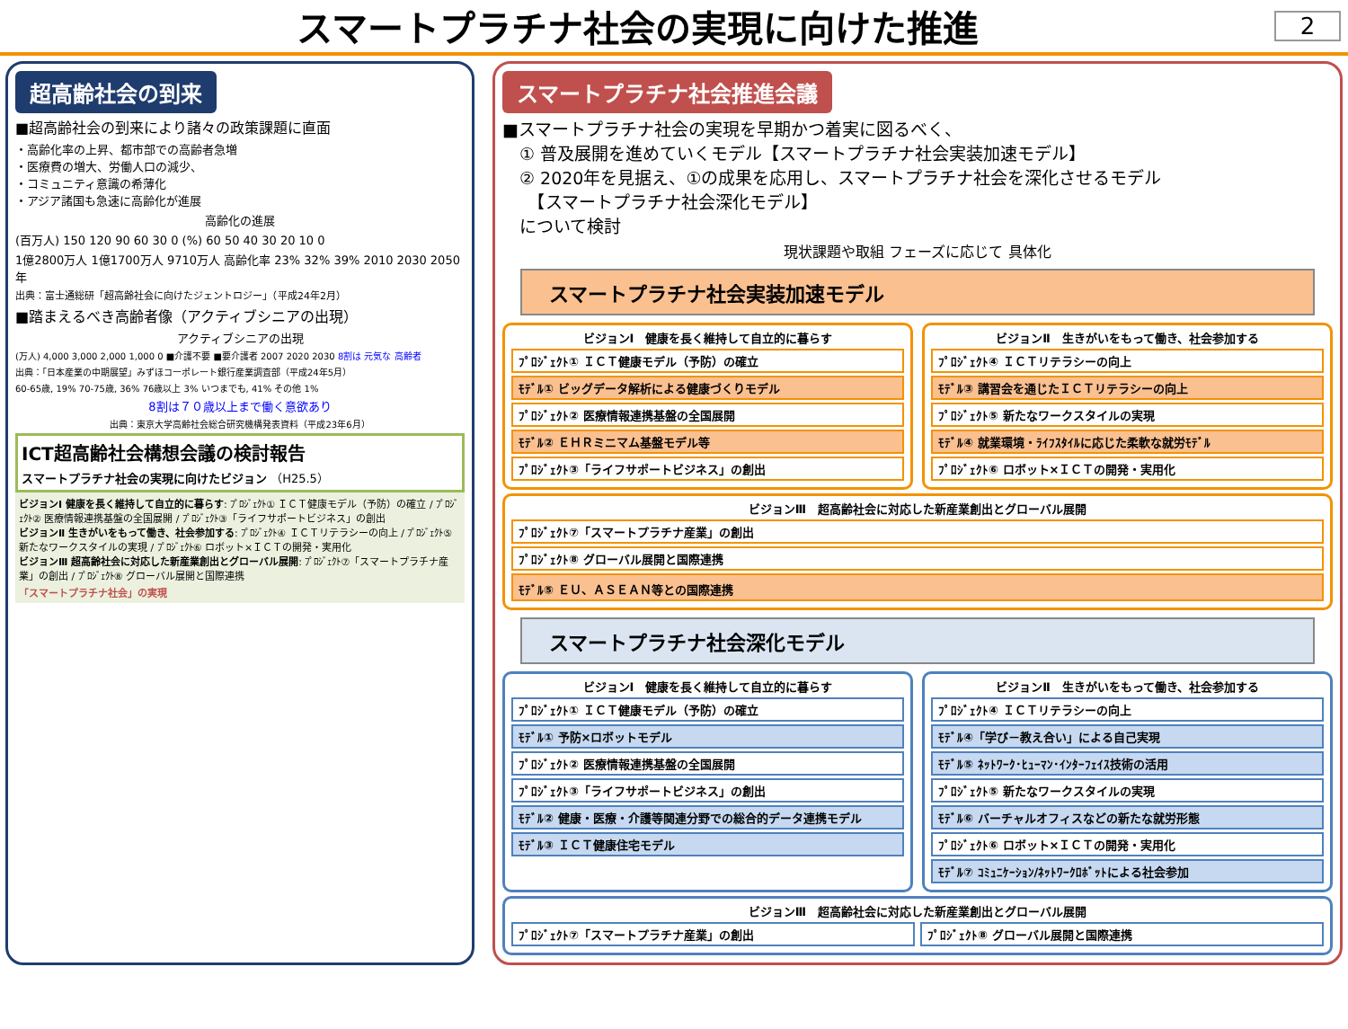スマートプラチナ社会の実現に向けた推進
2
超高齢社会の到来
■超高齢社会の到来により諸々の政策課題に直面
・高齢化率の上昇、都市部での高齢者急増
・医療費の増大、労働人口の減少、
・コミュニティ意識の希薄化
・アジア諸国も急速に高齢化が進展
高齢化の進展
(百万人) 150 120 90 60 30 0 (%) 60 50 40 30 20 10 0
1億2800万人 1億1700万人 9710万人 高齢化率 23% 32% 39% 2010 2030 2050年
出典：富士通総研「超高齢社会に向けたジェントロジー」（平成24年2月）
■踏まえるべき高齢者像（アクティブシニアの出現）
アクティブシニアの出現
(万人) 4,000 3,000 2,000 1,000 0 ■介護不要 ■要介護者 2007 2020 2030 8割は 元気な 高齢者
出典：「日本産業の中期展望」みずほコーポレート銀行産業調査部（平成24年5月）
60-65歳, 19% 70-75歳, 36% 76歳以上 3% いつまでも, 41% その他 1%
8割は７０歳以上まで働く意欲あり
出典：東京大学高齢社会総合研究機構発表資料（平成23年6月）
ICT超高齢社会構想会議の検討報告
スマートプラチナ社会の実現に向けたビジョン （H25.5）
ビジョンⅠ 健康を長く維持して自立的に暮らす: ﾌﾟﾛｼﾞｪｸﾄ① ＩＣＴ健康モデル（予防）の確立 / ﾌﾟﾛｼﾞｪｸﾄ② 医療情報連携基盤の全国展開 / ﾌﾟﾛｼﾞｪｸﾄ③「ライフサポートビジネス」の創出
ビジョンⅡ 生きがいをもって働き、社会参加する: ﾌﾟﾛｼﾞｪｸﾄ④ ＩＣＴリテラシーの向上 / ﾌﾟﾛｼﾞｪｸﾄ⑤ 新たなワークスタイルの実現 / ﾌﾟﾛｼﾞｪｸﾄ⑥ ロボット×ＩＣＴの開発・実用化
ビジョンⅢ 超高齢社会に対応した新産業創出とグローバル展開: ﾌﾟﾛｼﾞｪｸﾄ⑦「スマートプラチナ産業」の創出 / ﾌﾟﾛｼﾞｪｸﾄ⑧ グローバル展開と国際連携
「スマートプラチナ社会」の実現
スマートプラチナ社会推進会議
■スマートプラチナ社会の実現を早期かつ着実に図るべく、
　① 普及展開を進めていくモデル【スマートプラチナ社会実装加速モデル】
　② 2020年を見据え、①の成果を応用し、スマートプラチナ社会を深化させるモデル
　　【スマートプラチナ社会深化モデル】
　について検討
現状課題や取組 フェーズに応じて 具体化
スマートプラチナ社会実装加速モデル
ビジョンⅠ　健康を長く維持して自立的に暮らす
ﾌﾟﾛｼﾞｪｸﾄ① ＩＣＴ健康モデル（予防）の確立
ﾓﾃﾞﾙ① ビッグデータ解析による健康づくりモデル
ﾌﾟﾛｼﾞｪｸﾄ② 医療情報連携基盤の全国展開
ﾓﾃﾞﾙ② ＥＨＲミニマム基盤モデル等
ﾌﾟﾛｼﾞｪｸﾄ③「ライフサポートビジネス」の創出
ビジョンⅡ　生きがいをもって働き、社会参加する
ﾌﾟﾛｼﾞｪｸﾄ④ ＩＣＴリテラシーの向上
ﾓﾃﾞﾙ③ 講習会を通じたＩＣＴリテラシーの向上
ﾌﾟﾛｼﾞｪｸﾄ⑤ 新たなワークスタイルの実現
ﾓﾃﾞﾙ④ 就業環境・ﾗｲﾌｽﾀｲﾙに応じた柔軟な就労ﾓﾃﾞﾙ
ﾌﾟﾛｼﾞｪｸﾄ⑥ ロボット×ＩＣＴの開発・実用化
ビジョンⅢ　超高齢社会に対応した新産業創出とグローバル展開
ﾌﾟﾛｼﾞｪｸﾄ⑦「スマートプラチナ産業」の創出
ﾌﾟﾛｼﾞｪｸﾄ⑧ グローバル展開と国際連携
ﾓﾃﾞﾙ⑤ ＥＵ、ＡＳＥＡＮ等との国際連携
スマートプラチナ社会深化モデル
ビジョンⅠ　健康を長く維持して自立的に暮らす
ﾌﾟﾛｼﾞｪｸﾄ① ＩＣＴ健康モデル（予防）の確立
ﾓﾃﾞﾙ① 予防×ロボットモデル
ﾌﾟﾛｼﾞｪｸﾄ② 医療情報連携基盤の全国展開
ﾌﾟﾛｼﾞｪｸﾄ③「ライフサポートビジネス」の創出
ﾓﾃﾞﾙ② 健康・医療・介護等関連分野での総合的データ連携モデル
ﾓﾃﾞﾙ③ ＩＣＴ健康住宅モデル
ビジョンⅡ　生きがいをもって働き、社会参加する
ﾌﾟﾛｼﾞｪｸﾄ④ ＩＣＴリテラシーの向上
ﾓﾃﾞﾙ④「学び－教え合い」による自己実現
ﾓﾃﾞﾙ⑤ ﾈｯﾄﾜｰｸ･ﾋｭｰﾏﾝ･ｲﾝﾀｰﾌｪｲｽ技術の活用
ﾌﾟﾛｼﾞｪｸﾄ⑤ 新たなワークスタイルの実現
ﾓﾃﾞﾙ⑥ バーチャルオフィスなどの新たな就労形態
ﾌﾟﾛｼﾞｪｸﾄ⑥ ロボット×ＩＣＴの開発・実用化
ﾓﾃﾞﾙ⑦ ｺﾐｭﾆｹｰｼｮﾝ/ﾈｯﾄﾜｰｸﾛﾎﾞｯﾄによる社会参加
ビジョンⅢ　超高齢社会に対応した新産業創出とグローバル展開
ﾌﾟﾛｼﾞｪｸﾄ⑦「スマートプラチナ産業」の創出
ﾌﾟﾛｼﾞｪｸﾄ⑧ グローバル展開と国際連携